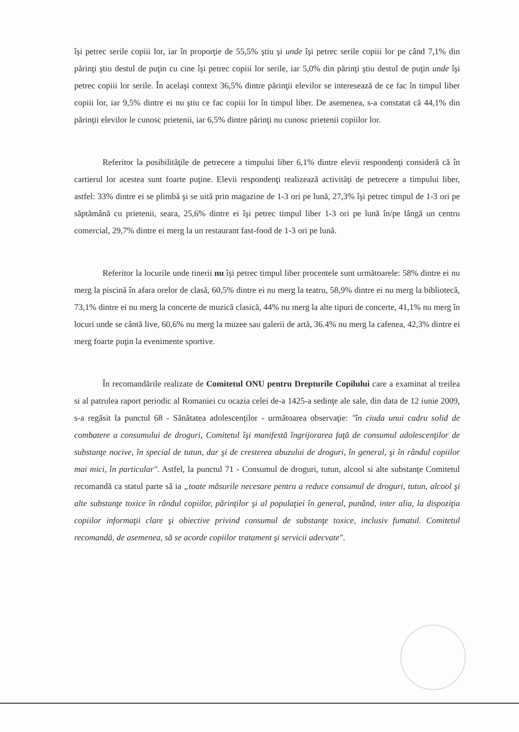îşi petrec serile copiii lor, iar în proporţie de 55,5% ştiu şi unde îşi petrec serile copiii lor pe când 7,1% din părinţi ştiu destul de puţin cu cine îşi petrec copiii lor serile, iar 5,0% din părinţi ştiu destul de puţin unde îşi petrec copiii lor serile. În acelaşi context 36,5% dintre părinţii elevilor se interesează de ce fac în timpul liber copiii lor, iar 9,5% dintre ei nu ştiu ce fac copiii lor în timpul liber. De asemenea, s-a constatat că 44,1% din părinţii elevilor le cunosc prietenii, iar 6,5% dintre părinţi nu cunosc prietenii copiilor lor.
Referitor la posibilităţile de petrecere a timpului liber 6,1% dintre elevii respondenţi consideră că în cartierul lor acestea sunt foarte puţine. Elevii respondenţi realizează activităţi de petrecere a timpului liber, astfel: 33% dintre ei se plimbă şi se uită prin magazine de 1-3 ori pe lună, 27,3% îşi petrec timpul de 1-3 ori pe săptămână cu prietenii, seara, 25,6% dintre ei îşi petrec timpul liber 1-3 ori pe lună în/pe lângă un centru comercial, 29,7% dintre ei merg la un restaurant fast-food de 1-3 ori pe lună.
Referitor la locurile unde tinerii nu îşi petrec timpul liber procentele sunt următoarele: 58% dintre ei nu merg la piscină în afara orelor de clasă, 60,5% dintre ei nu merg la teatru, 58,9% dintre ei nu merg la bibliotecă, 73,1% dintre ei nu merg la concerte de muzică clasică, 44% nu merg la alte tipuri de concerte, 41,1% nu merg în locuri unde se cântă live, 60,6% nu merg la muzee sau galerii de artă, 36.4% nu merg la cafenea, 42,3% dintre ei merg foarte puţin la evenimente sportive.
În recomandările realizate de Comitetul ONU pentru Drepturile Copilului care a examinat al treilea si al patrulea raport periodic al Romaniei cu ocazia celei de-a 1425-a sedinţe ale sale, din data de 12 iunie 2009, s-a regăsit la punctul 68 - Sănătatea adolescenţilor - următoarea observaţie: "în ciuda unui cadru solid de combatere a consumului de droguri, Comitetul îşi manifestă îngrijorarea faţă de consumul adolescenţilor de substanţe nocive, în special de tutun, dar şi de cresterea abuzului de droguri, în general, şi în rândul copiilor mai mici, în particular". Astfel, la punctul 71 - Consumul de droguri, tutun, alcool si alte substanţe Comitetul recomandă ca statul parte să ia „toate măsurile necesare pentru a reduce consumul de droguri, tutun, alcool şi alte substanţe toxice în rândul copiilor, părinţilor şi al populaţiei în general, punând, inter alia, la dispoziţia copiilor informaţii clare şi obiective privind consumul de substanţe toxice, inclusiv fumatul. Comitetul recomandă, de asemenea, să se acorde copiilor tratament şi servicii adecvate".